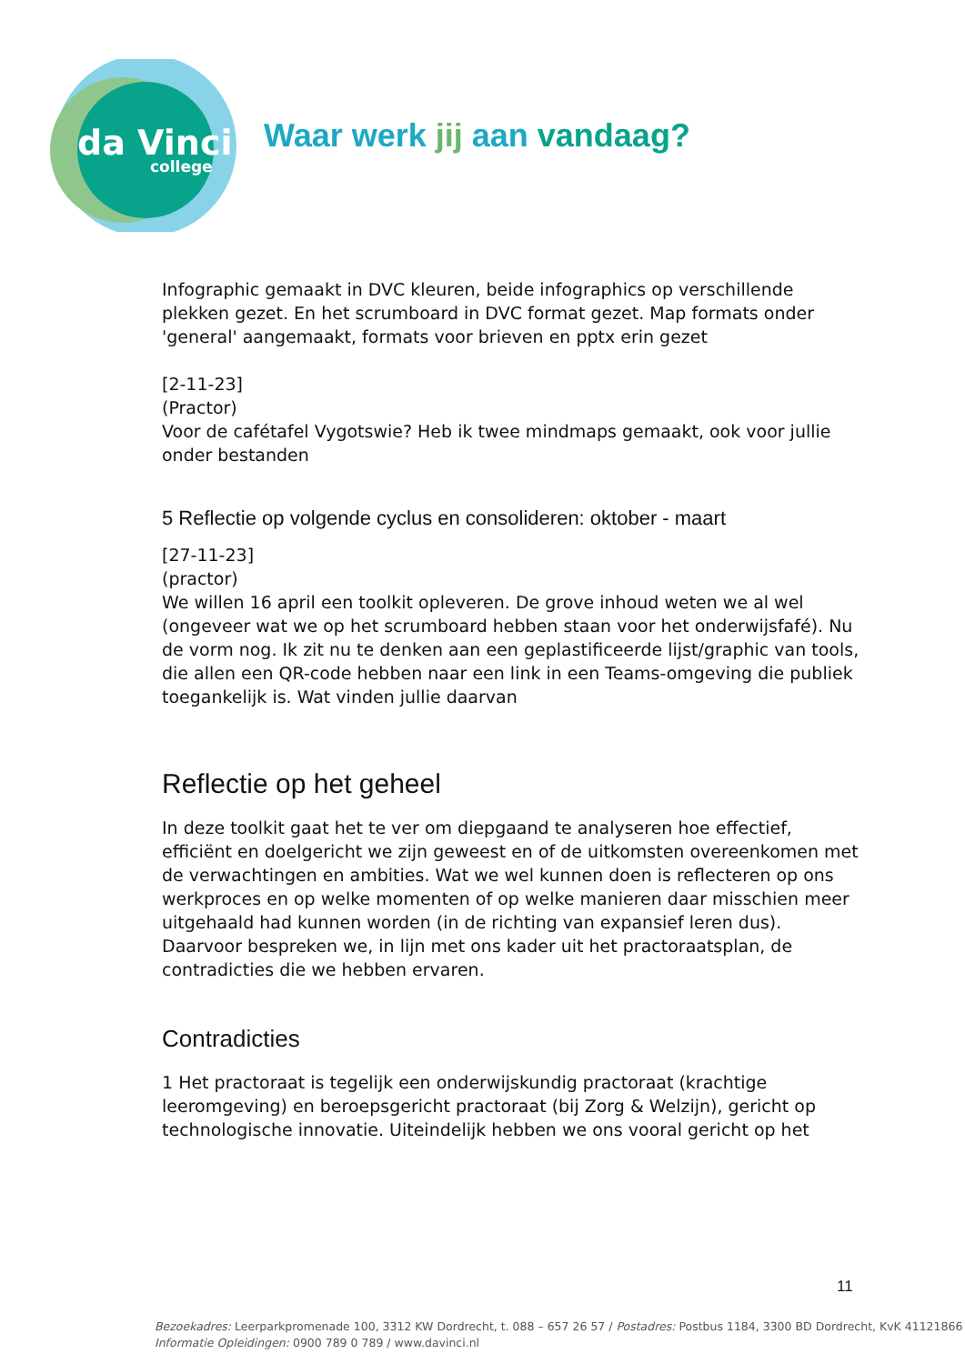da Vinci
college
Waar werk jij aan vandaag?
Infographic gemaakt in DVC kleuren, beide infographics op verschillende plekken gezet. En het scrumboard in DVC format gezet. Map formats onder 'general' aangemaakt, formats voor brieven en pptx erin gezet
[2-11-23]
(Practor)
Voor de cafétafel Vygotswie? Heb ik twee mindmaps gemaakt, ook voor jullie onder bestanden
5 Reflectie op volgende cyclus en consolideren: oktober - maart
[27-11-23]
(practor)
We willen 16 april een toolkit opleveren. De grove inhoud weten we al wel (ongeveer wat we op het scrumboard hebben staan voor het onderwijsfafé). Nu de vorm nog. Ik zit nu te denken aan een geplastificeerde lijst/graphic van tools, die allen een QR-code hebben naar een link in een Teams-omgeving die publiek toegankelijk is. Wat vinden jullie daarvan
Reflectie op het geheel
In deze toolkit gaat het te ver om diepgaand te analyseren hoe effectief, efficiënt en doelgericht we zijn geweest en of de uitkomsten overeenkomen met de verwachtingen en ambities. Wat we wel kunnen doen is reflecteren op ons werkproces en op welke momenten of op welke manieren daar misschien meer uitgehaald had kunnen worden (in de richting van expansief leren dus). Daarvoor bespreken we, in lijn met ons kader uit het practoraatsplan, de contradicties die we hebben ervaren.
Contradicties
1 Het practoraat is tegelijk een onderwijskundig practoraat (krachtige leeromgeving) en beroepsgericht practoraat (bij Zorg & Welzijn), gericht op technologische innovatie. Uiteindelijk hebben we ons vooral gericht op het
11
Bezoekadres: Leerparkpromenade 100, 3312 KW Dordrecht, t. 088 – 657 26 57 / Postadres: Postbus 1184, 3300 BD Dordrecht, KvK 41121866
Informatie Opleidingen: 0900 789 0 789 / www.davinci.nl